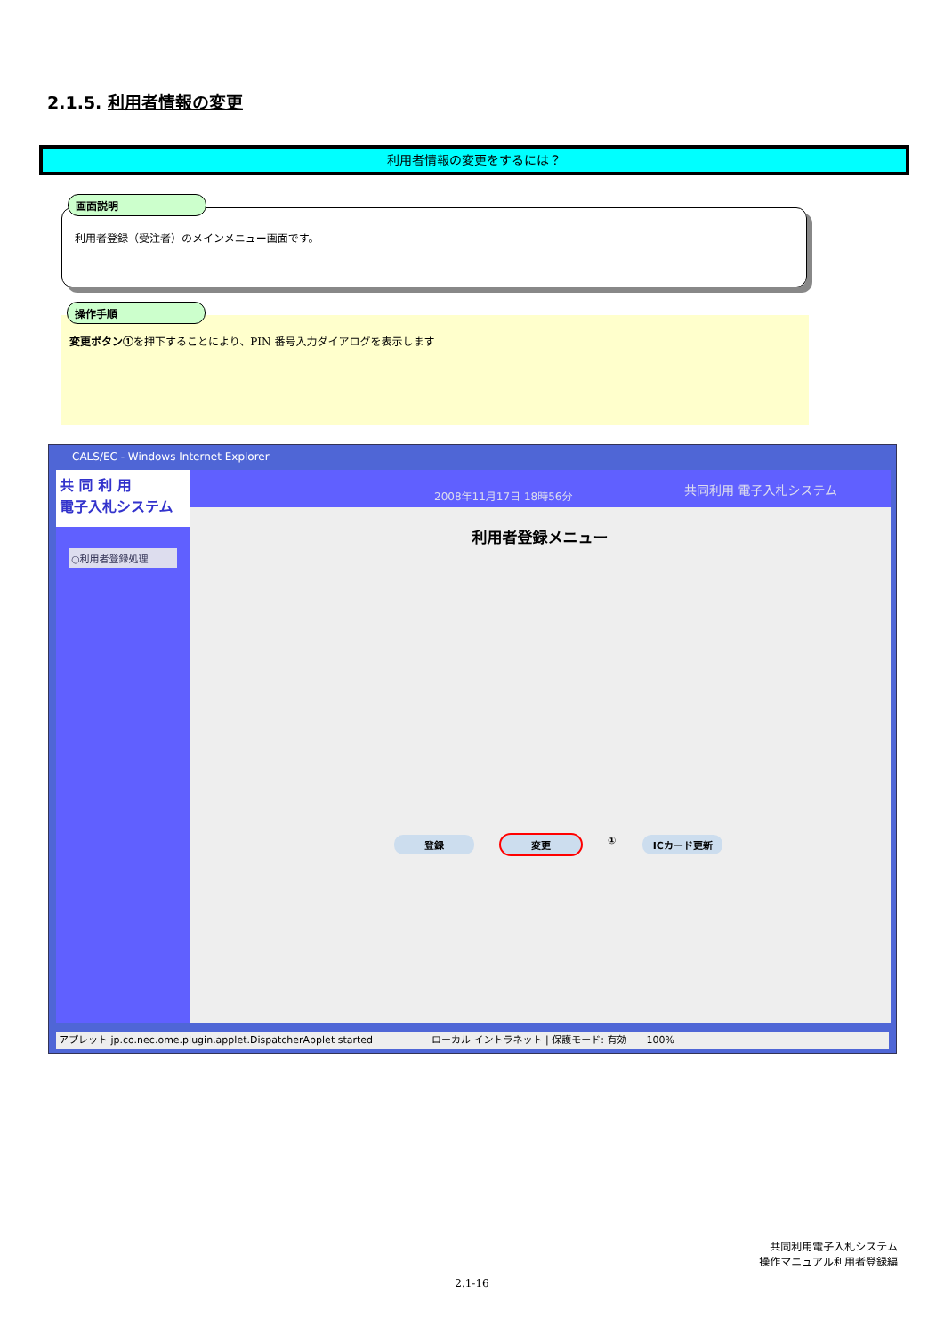2.1.5. 利用者情報の変更
利用者情報の変更をするには？
利用者登録（受注者）のメインメニュー画面です。
画面説明
変更ボタン①を押下することにより、PIN 番号入力ダイアログを表示します
操作手順
CALS/EC - Windows Internet Explorer
共 同 利 用
電子入札システム
○利用者登録処理
2008年11月17日 18時56分 共同利用 電子入札システム
利用者登録メニュー
登録 変更 ① ICカード更新
アプレット jp.co.nec.ome.plugin.applet.DispatcherApplet started　　　　　　ローカル イントラネット | 保護モード: 有効　　100%
共同利用電子入札システム
操作マニュアル利用者登録編
2.1-16